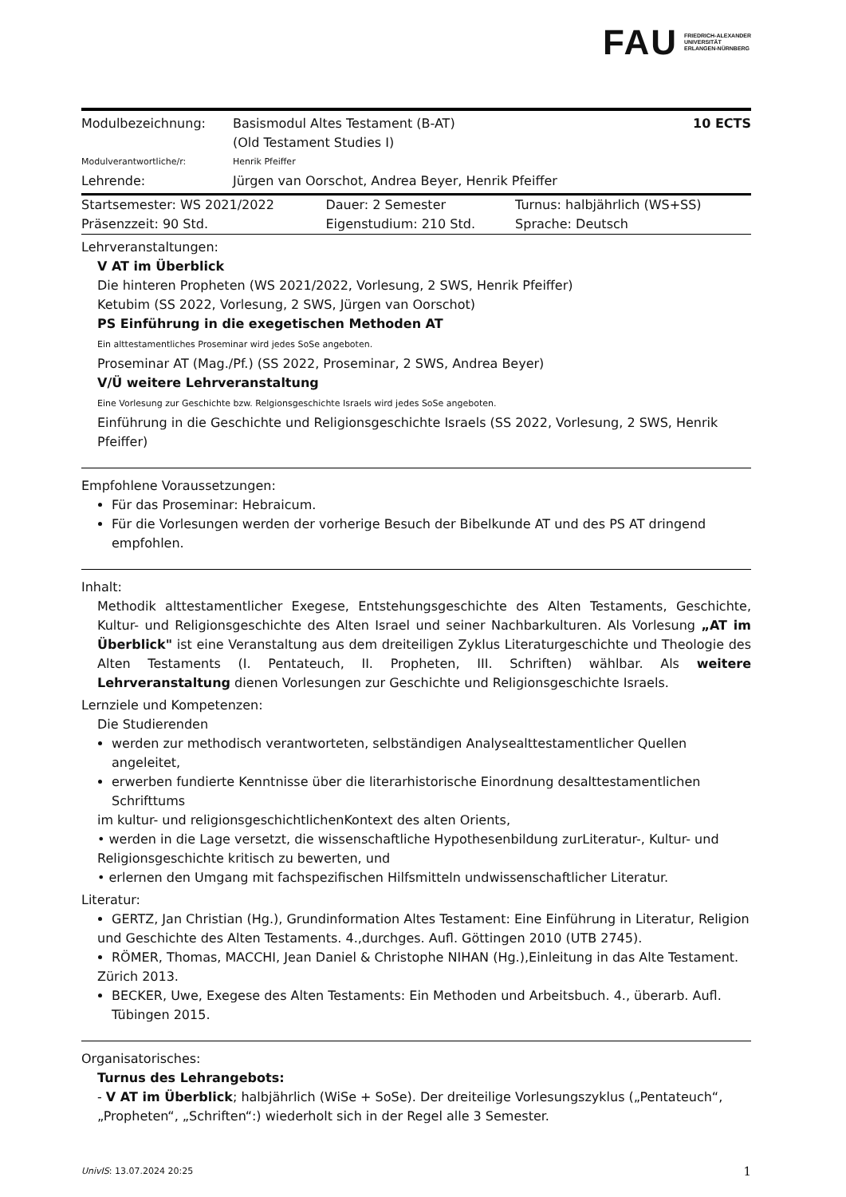FAU FRIEDRICH-ALEXANDER
UNIVERSITÄT
ERLANGEN-NÜRNBERG
| Modulbezeichnung: | Basismodul Altes Testament (B-AT) (Old Testament Studies I) | 10 ECTS |
| Modulverantwortliche/r: | Henrik Pfeiffer | |
| Lehrende: | Jürgen van Oorschot, Andrea Beyer, Henrik Pfeiffer | |
| Startsemester: WS 2021/2022 | Dauer: 2 Semester | Turnus: halbjährlich (WS+SS) |
| Präsenzzeit: 90 Std. | Eigenstudium: 210 Std. | Sprache: Deutsch |
Lehrveranstaltungen:
V AT im Überblick
Die hinteren Propheten (WS 2021/2022, Vorlesung, 2 SWS, Henrik Pfeiffer)
Ketubim (SS 2022, Vorlesung, 2 SWS, Jürgen van Oorschot)
PS Einführung in die exegetischen Methoden AT
Ein alttestamentliches Proseminar wird jedes SoSe angeboten.
Proseminar AT (Mag./Pf.) (SS 2022, Proseminar, 2 SWS, Andrea Beyer)
V/Ü weitere Lehrveranstaltung
Eine Vorlesung zur Geschichte bzw. Relgionsgeschichte Israels wird jedes SoSe angeboten.
Einführung in die Geschichte und Religionsgeschichte Israels (SS 2022, Vorlesung, 2 SWS, Henrik Pfeiffer)
Empfohlene Voraussetzungen:
Für das Proseminar: Hebraicum.
Für die Vorlesungen werden der vorherige Besuch der Bibelkunde AT und des PS AT dringend empfohlen.
Inhalt:
Methodik alttestamentlicher Exegese, Entstehungsgeschichte des Alten Testaments, Geschichte, Kultur- und Religionsgeschichte des Alten Israel und seiner Nachbarkulturen. Als Vorlesung „AT im Überblick" ist eine Veranstaltung aus dem dreiteiligen Zyklus Literaturgeschichte und Theologie des Alten Testaments (I. Pentateuch, II. Propheten, III. Schriften) wählbar. Als weitere Lehrveranstaltung dienen Vorlesungen zur Geschichte und Religionsgeschichte Israels.
Lernziele und Kompetenzen:
Die Studierenden
werden zur methodisch verantworteten, selbständigen Analysealttestamentlicher Quellen angeleitet,
erwerben fundierte Kenntnisse über die literarhistorische Einordnung desalttestamentlichen Schrifttums
im kultur- und religionsgeschichtlichenKontext des alten Orients,
• werden in die Lage versetzt, die wissenschaftliche Hypothesenbildung zurLiteratur-, Kultur- und Religionsgeschichte kritisch zu bewerten, und
• erlernen den Umgang mit fachspezifischen Hilfsmitteln undwissenschaftlicher Literatur.
Literatur:
GERTZ, Jan Christian (Hg.), Grundinformation Altes Testament: Eine Einführung in Literatur, Religion
und Geschichte des Alten Testaments. 4.,durchges. Aufl. Göttingen 2010 (UTB 2745).
RÖMER, Thomas, MACCHI, Jean Daniel & Christophe NIHAN (Hg.),Einleitung in das Alte Testament.
Zürich 2013.
BECKER, Uwe, Exegese des Alten Testaments: Ein Methoden und Arbeitsbuch. 4., überarb. Aufl. Tübingen 2015.
Organisatorisches:
Turnus des Lehrangebots:
- V AT im Überblick; halbjährlich (WiSe + SoSe). Der dreiteilige Vorlesungszyklus („Pentateuch“, „Propheten“, „Schriften“:) wiederholt sich in der Regel alle 3 Semester.
UnivIS: 13.07.2024 20:25 1